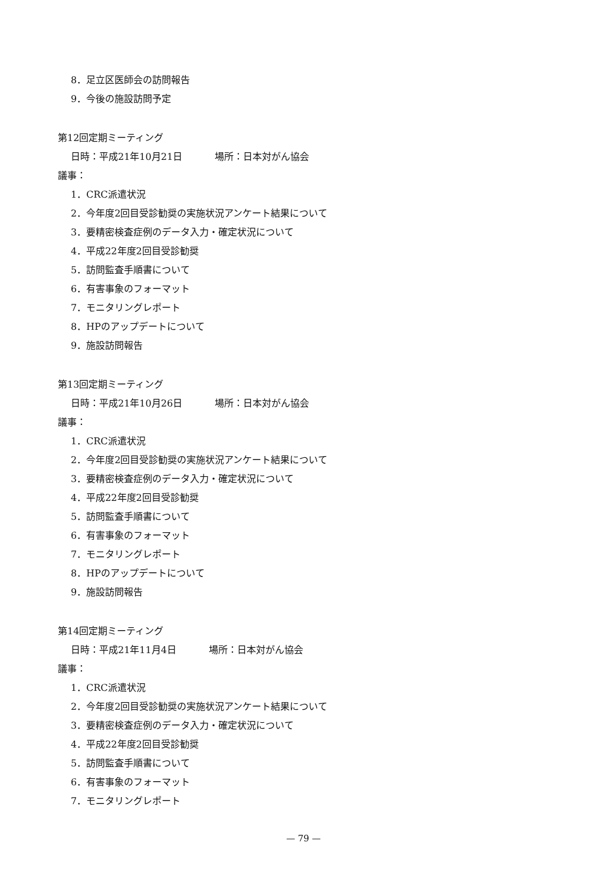8．足立区医師会の訪問報告
9．今後の施設訪問予定
第12回定期ミーティング
日時：平成21年10月21日 場所：日本対がん協会
議事：
1．CRC派遣状況
2．今年度2回目受診勧奨の実施状況アンケート結果について
3．要精密検査症例のデータ入力・確定状況について
4．平成22年度2回目受診勧奨
5．訪問監査手順書について
6．有害事象のフォーマット
7．モニタリングレポート
8．HPのアップデートについて
9．施設訪問報告
第13回定期ミーティング
日時：平成21年10月26日 場所：日本対がん協会
議事：
1．CRC派遣状況
2．今年度2回目受診勧奨の実施状況アンケート結果について
3．要精密検査症例のデータ入力・確定状況について
4．平成22年度2回目受診勧奨
5．訪問監査手順書について
6．有害事象のフォーマット
7．モニタリングレポート
8．HPのアップデートについて
9．施設訪問報告
第14回定期ミーティング
日時：平成21年11月4日 場所：日本対がん協会
議事：
1．CRC派遣状況
2．今年度2回目受診勧奨の実施状況アンケート結果について
3．要精密検査症例のデータ入力・確定状況について
4．平成22年度2回目受診勧奨
5．訪問監査手順書について
6．有害事象のフォーマット
7．モニタリングレポート
— 79 —